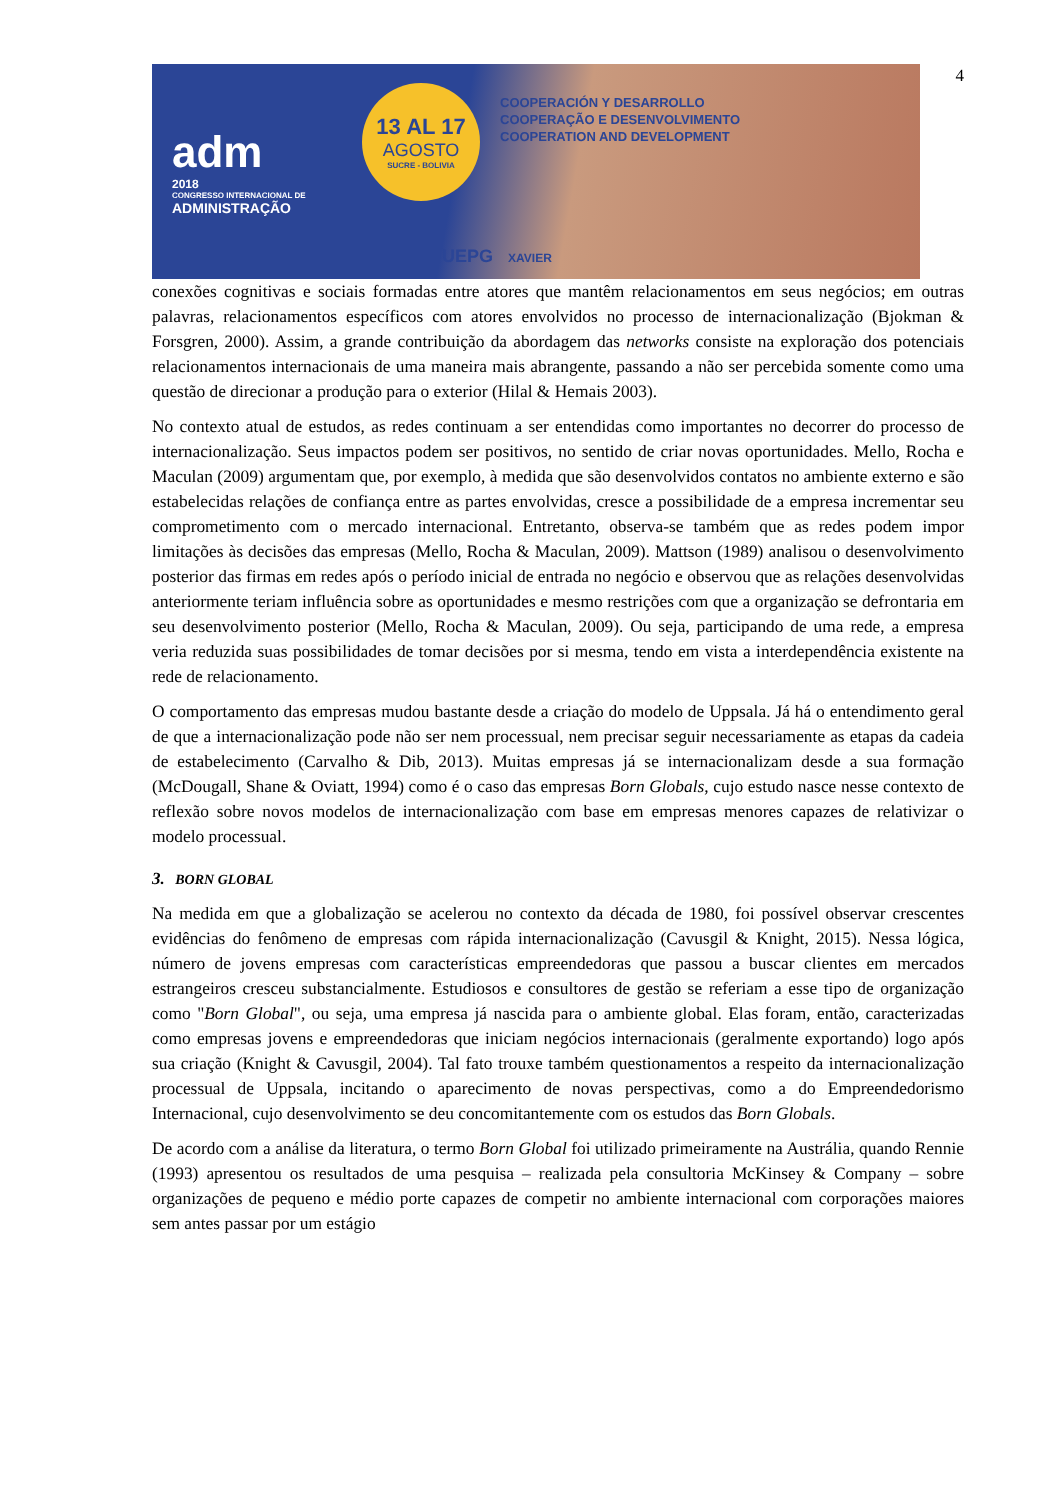4
adm
2018
CONGRESSO INTERNACIONAL DE
ADMINISTRAÇÃO
13 AL 17
AGOSTO
SUCRE - BOLIVIA
COOPERACIÓN Y DESARROLLO
COOPERAÇÃO E DESENVOLVIMENTO
COOPERATION AND DEVELOPMENT
UEPG XAVIER
conexões cognitivas e sociais formadas entre atores que mantêm relacionamentos em seus negócios; em outras palavras, relacionamentos específicos com atores envolvidos no processo de internacionalização (Bjokman & Forsgren, 2000). Assim, a grande contribuição da abordagem das networks consiste na exploração dos potenciais relacionamentos internacionais de uma maneira mais abrangente, passando a não ser percebida somente como uma questão de direcionar a produção para o exterior (Hilal & Hemais 2003).
No contexto atual de estudos, as redes continuam a ser entendidas como importantes no decorrer do processo de internacionalização. Seus impactos podem ser positivos, no sentido de criar novas oportunidades. Mello, Rocha e Maculan (2009) argumentam que, por exemplo, à medida que são desenvolvidos contatos no ambiente externo e são estabelecidas relações de confiança entre as partes envolvidas, cresce a possibilidade de a empresa incrementar seu comprometimento com o mercado internacional. Entretanto, observa-se também que as redes podem impor limitações às decisões das empresas (Mello, Rocha & Maculan, 2009). Mattson (1989) analisou o desenvolvimento posterior das firmas em redes após o período inicial de entrada no negócio e observou que as relações desenvolvidas anteriormente teriam influência sobre as oportunidades e mesmo restrições com que a organização se defrontaria em seu desenvolvimento posterior (Mello, Rocha & Maculan, 2009). Ou seja, participando de uma rede, a empresa veria reduzida suas possibilidades de tomar decisões por si mesma, tendo em vista a interdependência existente na rede de relacionamento.
O comportamento das empresas mudou bastante desde a criação do modelo de Uppsala. Já há o entendimento geral de que a internacionalização pode não ser nem processual, nem precisar seguir necessariamente as etapas da cadeia de estabelecimento (Carvalho & Dib, 2013). Muitas empresas já se internacionalizam desde a sua formação (McDougall, Shane & Oviatt, 1994) como é o caso das empresas Born Globals, cujo estudo nasce nesse contexto de reflexão sobre novos modelos de internacionalização com base em empresas menores capazes de relativizar o modelo processual.
3. BORN GLOBAL
Na medida em que a globalização se acelerou no contexto da década de 1980, foi possível observar crescentes evidências do fenômeno de empresas com rápida internacionalização (Cavusgil & Knight, 2015). Nessa lógica, número de jovens empresas com características empreendedoras que passou a buscar clientes em mercados estrangeiros cresceu substancialmente. Estudiosos e consultores de gestão se referiam a esse tipo de organização como "Born Global", ou seja, uma empresa já nascida para o ambiente global. Elas foram, então, caracterizadas como empresas jovens e empreendedoras que iniciam negócios internacionais (geralmente exportando) logo após sua criação (Knight & Cavusgil, 2004). Tal fato trouxe também questionamentos a respeito da internacionalização processual de Uppsala, incitando o aparecimento de novas perspectivas, como a do Empreendedorismo Internacional, cujo desenvolvimento se deu concomitantemente com os estudos das Born Globals.
De acordo com a análise da literatura, o termo Born Global foi utilizado primeiramente na Austrália, quando Rennie (1993) apresentou os resultados de uma pesquisa – realizada pela consultoria McKinsey & Company – sobre organizações de pequeno e médio porte capazes de competir no ambiente internacional com corporações maiores sem antes passar por um estágio